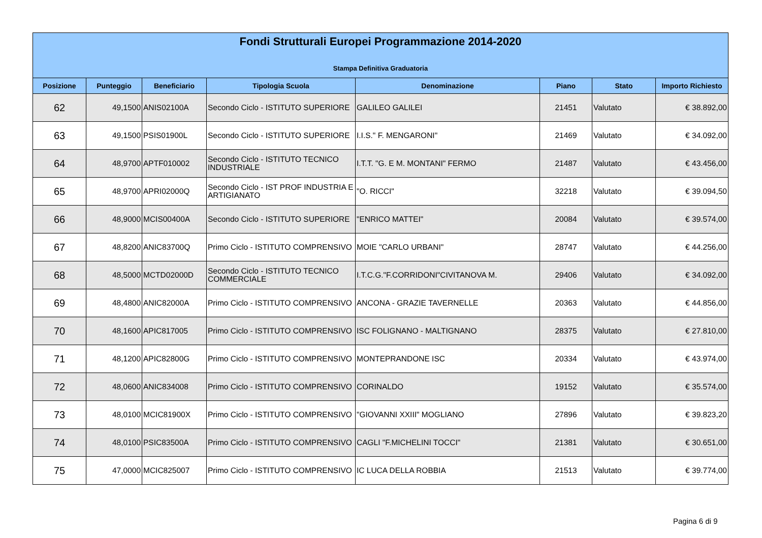Fondi Strutturali Europei Programmazione 2014-2020
Stampa Definitiva Graduatoria
| Posizione | Punteggio | Beneficiario | Tipologia Scuola | Denominazione | Piano | Stato | Importo Richiesto |
| --- | --- | --- | --- | --- | --- | --- | --- |
| 62 | 49,1500 | ANIS02100A | Secondo Ciclo - ISTITUTO SUPERIORE | GALILEO GALILEI | 21451 | Valutato | € 38.892,00 |
| 63 | 49,1500 | PSIS01900L | Secondo Ciclo - ISTITUTO SUPERIORE | I.I.S." F. MENGARONI" | 21469 | Valutato | € 34.092,00 |
| 64 | 48,9700 | APTF010002 | Secondo Ciclo - ISTITUTO TECNICO INDUSTRIALE | I.T.T. "G. E M. MONTANI" FERMO | 21487 | Valutato | € 43.456,00 |
| 65 | 48,9700 | APRI02000Q | Secondo Ciclo - IST PROF INDUSTRIA E ARTIGIANATO | "O. RICCI" | 32218 | Valutato | € 39.094,50 |
| 66 | 48,9000 | MCIS00400A | Secondo Ciclo - ISTITUTO SUPERIORE | "ENRICO MATTEI" | 20084 | Valutato | € 39.574,00 |
| 67 | 48,8200 | ANIC83700Q | Primo Ciclo - ISTITUTO COMPRENSIVO | MOIE "CARLO URBANI" | 28747 | Valutato | € 44.256,00 |
| 68 | 48,5000 | MCTD02000D | Secondo Ciclo - ISTITUTO TECNICO COMMERCIALE | I.T.C.G."F.CORRIDONI"CIVITANOVA M. | 29406 | Valutato | € 34.092,00 |
| 69 | 48,4800 | ANIC82000A | Primo Ciclo - ISTITUTO COMPRENSIVO | ANCONA - GRAZIE TAVERNELLE | 20363 | Valutato | € 44.856,00 |
| 70 | 48,1600 | APIC817005 | Primo Ciclo - ISTITUTO COMPRENSIVO | ISC FOLIGNANO - MALTIGNANO | 28375 | Valutato | € 27.810,00 |
| 71 | 48,1200 | APIC82800G | Primo Ciclo - ISTITUTO COMPRENSIVO | MONTEPRANDONE ISC | 20334 | Valutato | € 43.974,00 |
| 72 | 48,0600 | ANIC834008 | Primo Ciclo - ISTITUTO COMPRENSIVO | CORINALDO | 19152 | Valutato | € 35.574,00 |
| 73 | 48,0100 | MCIC81900X | Primo Ciclo - ISTITUTO COMPRENSIVO | "GIOVANNI XXIII" MOGLIANO | 27896 | Valutato | € 39.823,20 |
| 74 | 48,0100 | PSIC83500A | Primo Ciclo - ISTITUTO COMPRENSIVO | CAGLI "F.MICHELINI TOCCI" | 21381 | Valutato | € 30.651,00 |
| 75 | 47,0000 | MCIC825007 | Primo Ciclo - ISTITUTO COMPRENSIVO | IC LUCA DELLA ROBBIA | 21513 | Valutato | € 39.774,00 |
Pagina 6 di 9